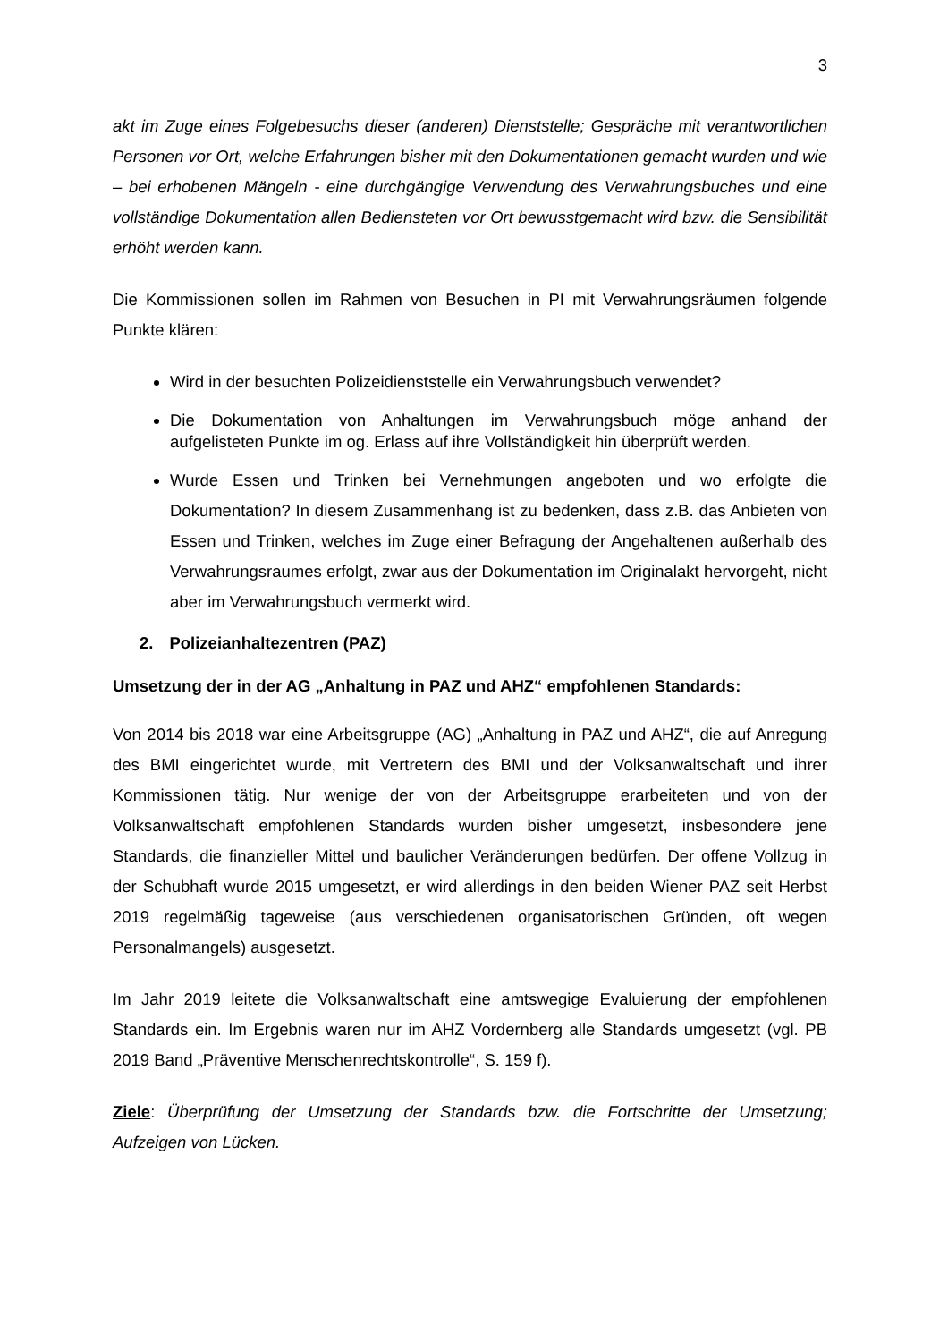3
akt im Zuge eines Folgebesuchs dieser (anderen) Dienststelle; Gespräche mit verantwortlichen Personen vor Ort, welche Erfahrungen bisher mit den Dokumentationen gemacht wurden und wie – bei erhobenen Mängeln - eine durchgängige Verwendung des Verwahrungsbuches und eine vollständige Dokumentation allen Bediensteten vor Ort bewusstgemacht wird bzw. die Sensibilität erhöht werden kann.
Die Kommissionen sollen im Rahmen von Besuchen in PI mit Verwahrungsräumen folgende Punkte klären:
Wird in der besuchten Polizeidienststelle ein Verwahrungsbuch verwendet?
Die Dokumentation von Anhaltungen im Verwahrungsbuch möge anhand der aufgelisteten Punkte im og. Erlass auf ihre Vollständigkeit hin überprüft werden.
Wurde Essen und Trinken bei Vernehmungen angeboten und wo erfolgte die Dokumentation? In diesem Zusammenhang ist zu bedenken, dass z.B. das Anbieten von Essen und Trinken, welches im Zuge einer Befragung der Angehaltenen außerhalb des Verwahrungsraumes erfolgt, zwar aus der Dokumentation im Originalakt hervorgeht, nicht aber im Verwahrungsbuch vermerkt wird.
2. Polizeianhaltezentren (PAZ)
Umsetzung der in der AG „Anhaltung in PAZ und AHZ“ empfohlenen Standards:
Von 2014 bis 2018 war eine Arbeitsgruppe (AG) „Anhaltung in PAZ und AHZ“, die auf Anregung des BMI eingerichtet wurde, mit Vertretern des BMI und der Volksanwaltschaft und ihrer Kommissionen tätig. Nur wenige der von der Arbeitsgruppe erarbeiteten und von der Volksanwaltschaft empfohlenen Standards wurden bisher umgesetzt, insbesondere jene Standards, die finanzieller Mittel und baulicher Veränderungen bedürfen. Der offene Vollzug in der Schubhaft wurde 2015 umgesetzt, er wird allerdings in den beiden Wiener PAZ seit Herbst 2019 regelmäßig tageweise (aus verschiedenen organisatorischen Gründen, oft wegen Personalmangels) ausgesetzt.
Im Jahr 2019 leitete die Volksanwaltschaft eine amtswegige Evaluierung der empfohlenen Standards ein. Im Ergebnis waren nur im AHZ Vordernberg alle Standards umgesetzt (vgl. PB 2019 Band „Präventive Menschenrechtskontrolle“, S. 159 f).
Ziele: Überprüfung der Umsetzung der Standards bzw. die Fortschritte der Umsetzung; Aufzeigen von Lücken.